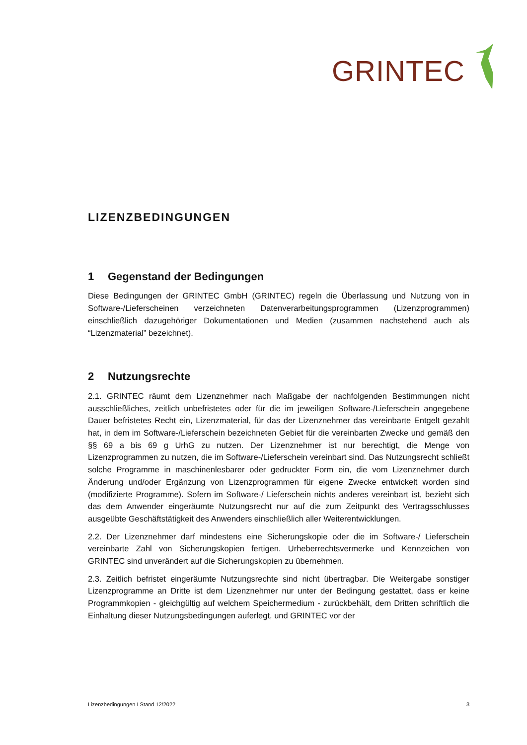GRINTEC
LIZENZBEDINGUNGEN
1 Gegenstand der Bedingungen
Diese Bedingungen der GRINTEC GmbH (GRINTEC) regeln die Überlassung und Nutzung von in Software-/Lieferscheinen verzeichneten Datenverarbeitungsprogrammen (Lizenzprogrammen) einschließlich dazugehöriger Dokumentationen und Medien (zusammen nachstehend auch als “Lizenzmaterial” bezeichnet).
2 Nutzungsrechte
2.1. GRINTEC räumt dem Lizenznehmer nach Maßgabe der nachfolgenden Bestimmungen nicht ausschließliches, zeitlich unbefristetes oder für die im jeweiligen Software-/Lieferschein angegebene Dauer befristetes Recht ein, Lizenzmaterial, für das der Lizenznehmer das verein­barte Entgelt gezahlt hat, in dem im Software-/Lieferschein bezeichneten Gebiet für die verein­barten Zwecke und gemäß den §§ 69 a bis 69 g UrhG zu nutzen. Der Lizenznehmer ist nur be­rechtigt, die Menge von Lizenzprogrammen zu nutzen, die im Software-/Lieferschein vereinbart sind. Das Nutzungsrecht schließt solche Programme in maschinenlesbarer oder gedruckter Form ein, die vom Lizenznehmer durch Änderung und/oder Ergänzung von Lizenzprogrammen für eigene Zwecke entwickelt worden sind (modifizierte Programme). Sofern im Software-/ Lieferschein nichts anderes vereinbart ist, bezieht sich das dem Anwender eingeräumte Nut­zungsrecht nur auf die zum Zeitpunkt des Vertragsschlusses ausgeübte Geschäftstätigkeit des Anwenders einschließlich aller Weiterentwicklungen.
2.2. Der Lizenznehmer darf mindestens eine Sicherungskopie oder die im Software-/ Lieferschein vereinbarte Zahl von Sicherungskopien fertigen. Urheberrechtsvermerke und Kenn­zeichen von GRINTEC sind unverändert auf die Sicherungskopien zu übernehmen.
2.3. Zeitlich befristet eingeräumte Nutzungsrechte sind nicht übertragbar. Die Weitergabe sons­tiger Lizenzprogramme an Dritte ist dem Lizenznehmer nur unter der Bedingung gestattet, dass er keine Programmkopien - gleichgültig auf welchem Speichermedium - zurückbehält, dem Drit­ten schriftlich die Einhaltung dieser Nutzungsbedingungen auferlegt, und GRINTEC vor der
Lizenzbedingungen I Stand 12/2022 3